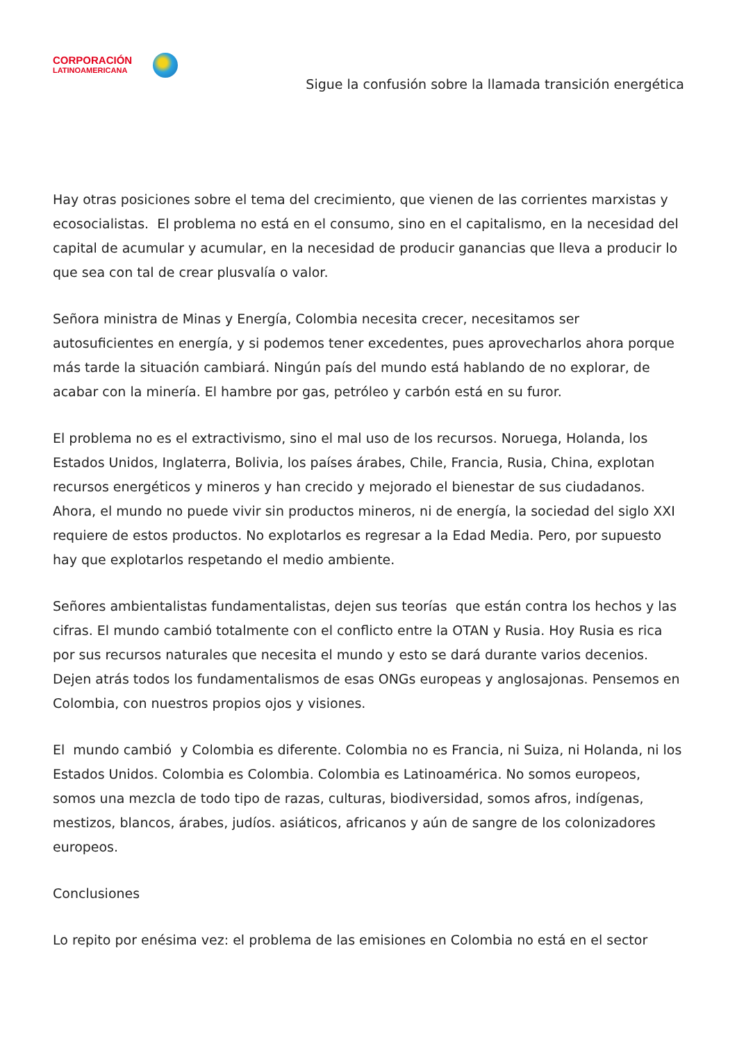CORPORACIÓN
LATINOAMERICANA
Sigue la confusión sobre la llamada transición energética
Hay otras posiciones sobre el tema del crecimiento, que vienen de las corrientes marxistas y ecosocialistas. El problema no está en el consumo, sino en el capitalismo, en la necesidad del capital de acumular y acumular, en la necesidad de producir ganancias que lleva a producir lo que sea con tal de crear plusvalía o valor.
Señora ministra de Minas y Energía, Colombia necesita crecer, necesitamos ser autosuficientes en energía, y si podemos tener excedentes, pues aprovecharlos ahora porque más tarde la situación cambiará. Ningún país del mundo está hablando de no explorar, de acabar con la minería. El hambre por gas, petróleo y carbón está en su furor.
El problema no es el extractivismo, sino el mal uso de los recursos. Noruega, Holanda, los Estados Unidos, Inglaterra, Bolivia, los países árabes, Chile, Francia, Rusia, China, explotan recursos energéticos y mineros y han crecido y mejorado el bienestar de sus ciudadanos. Ahora, el mundo no puede vivir sin productos mineros, ni de energía, la sociedad del siglo XXI requiere de estos productos. No explotarlos es regresar a la Edad Media. Pero, por supuesto hay que explotarlos respetando el medio ambiente.
Señores ambientalistas fundamentalistas, dejen sus teorías que están contra los hechos y las cifras. El mundo cambió totalmente con el conflicto entre la OTAN y Rusia. Hoy Rusia es rica por sus recursos naturales que necesita el mundo y esto se dará durante varios decenios. Dejen atrás todos los fundamentalismos de esas ONGs europeas y anglosajonas. Pensemos en Colombia, con nuestros propios ojos y visiones.
El mundo cambió y Colombia es diferente. Colombia no es Francia, ni Suiza, ni Holanda, ni los Estados Unidos. Colombia es Colombia. Colombia es Latinoamérica. No somos europeos, somos una mezcla de todo tipo de razas, culturas, biodiversidad, somos afros, indígenas, mestizos, blancos, árabes, judíos. asiáticos, africanos y aún de sangre de los colonizadores europeos.
Conclusiones
Lo repito por enésima vez: el problema de las emisiones en Colombia no está en el sector